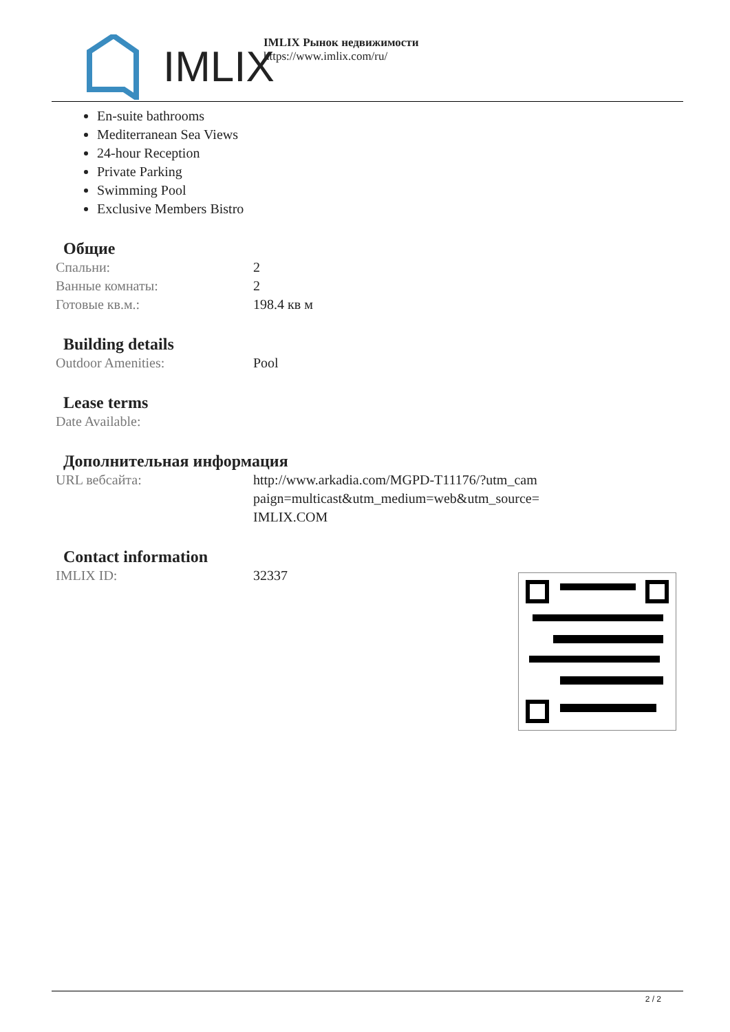IMLIX
IMLIX Рынок недвижимости
https://www.imlix.com/ru/
En-suite bathrooms
Mediterranean Sea Views
24-hour Reception
Private Parking
Swimming Pool
Exclusive Members Bistro
Общие
| Спальни: | 2 |
| Ванные комнаты: | 2 |
| Готовые кв.м.: | 198.4 кв м |
Building details
| Outdoor Amenities: | Pool |
Lease terms
| Date Available: | |
Дополнительная информация
| URL вебсайта: | http://www.arkadia.com/MGPD-T11176/?utm_cam paign=multicast&utm_medium=web&utm_source= IMLIX.COM |
Contact information
| IMLIX ID: | 32337 |
2 / 2